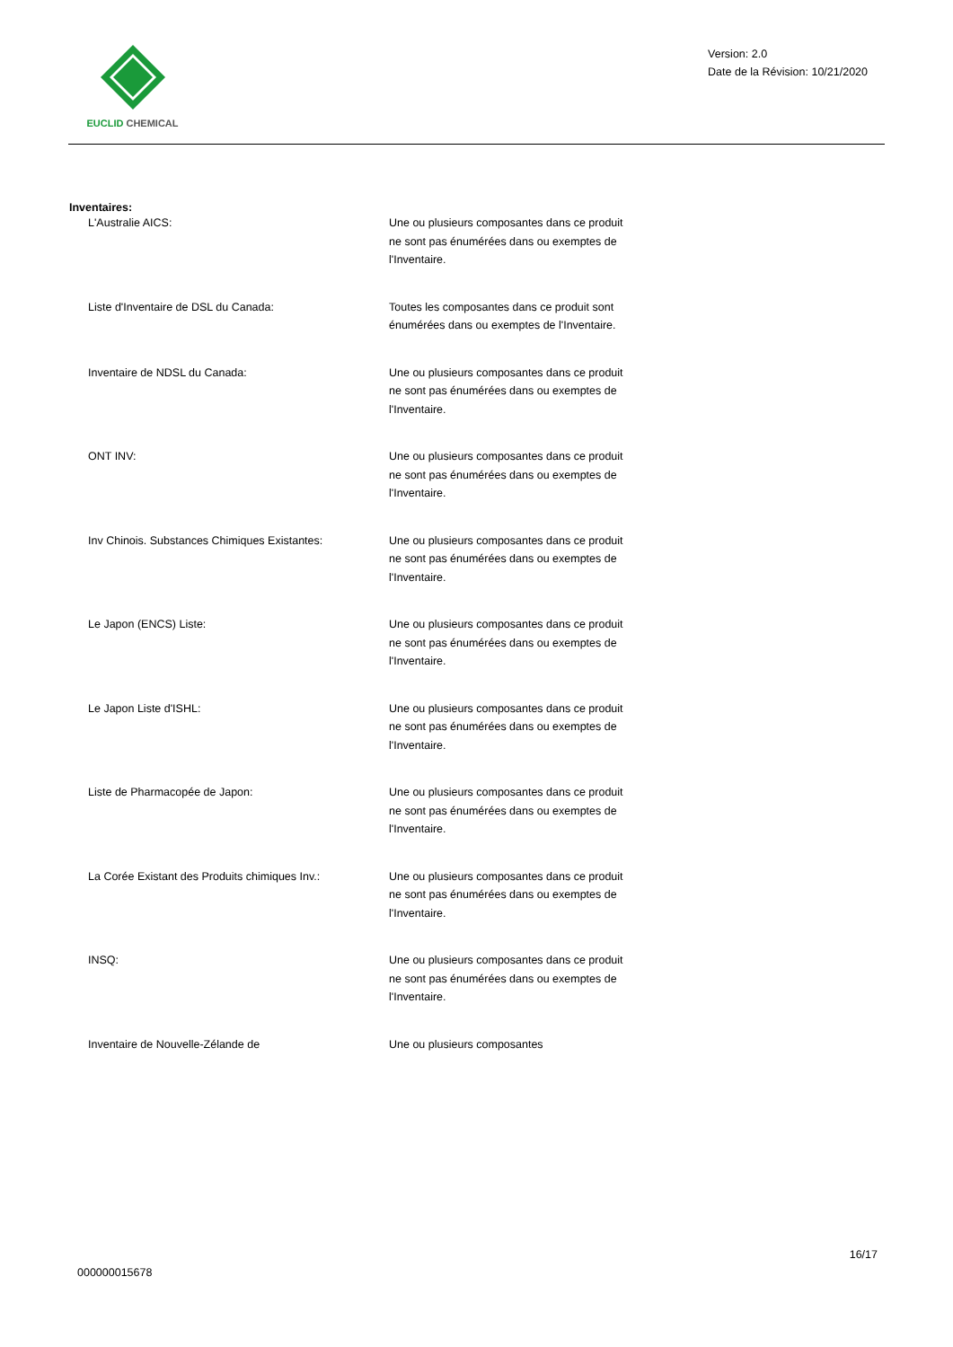EUCLID CHEMICAL
Version: 2.0
Date de la Révision: 10/21/2020
Inventaires:
| L'Australie AICS: | Une ou plusieurs composantes dans ce produit ne sont pas énumérées dans ou exemptes de l'Inventaire. |
| Liste d'Inventaire de DSL du Canada: | Toutes les composantes dans ce produit sont énumérées dans ou exemptes de l'Inventaire. |
| Inventaire de NDSL du Canada: | Une ou plusieurs composantes dans ce produit ne sont pas énumérées dans ou exemptes de l'Inventaire. |
| ONT INV: | Une ou plusieurs composantes dans ce produit ne sont pas énumérées dans ou exemptes de l'Inventaire. |
| Inv Chinois. Substances Chimiques Existantes: | Une ou plusieurs composantes dans ce produit ne sont pas énumérées dans ou exemptes de l'Inventaire. |
| Le Japon (ENCS) Liste: | Une ou plusieurs composantes dans ce produit ne sont pas énumérées dans ou exemptes de l'Inventaire. |
| Le Japon Liste d'ISHL: | Une ou plusieurs composantes dans ce produit ne sont pas énumérées dans ou exemptes de l'Inventaire. |
| Liste de Pharmacopée de Japon: | Une ou plusieurs composantes dans ce produit ne sont pas énumérées dans ou exemptes de l'Inventaire. |
| La Corée Existant des Produits chimiques Inv.: | Une ou plusieurs composantes dans ce produit ne sont pas énumérées dans ou exemptes de l'Inventaire. |
| INSQ: | Une ou plusieurs composantes dans ce produit ne sont pas énumérées dans ou exemptes de l'Inventaire. |
| Inventaire de Nouvelle-Zélande de | Une ou plusieurs composantes |
16/17
000000015678